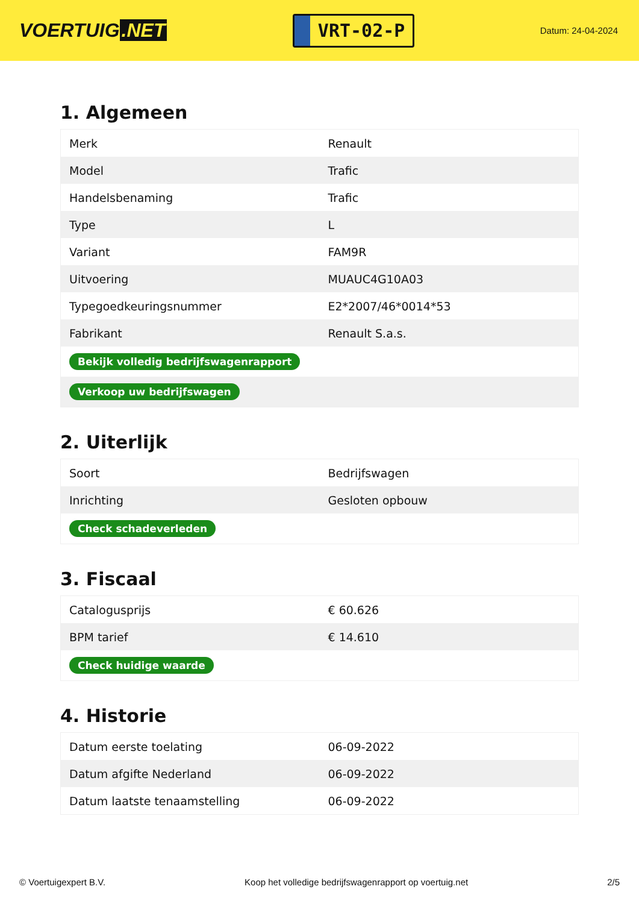VOERTUIG.NET
VRT-02-P
Datum: 24-04-2024
1. Algemeen
| Merk | Renault |
| Model | Trafic |
| Handelsbenaming | Trafic |
| Type | L |
| Variant | FAM9R |
| Uitvoering | MUAUC4G10A03 |
| Typegoedkeuringsnummer | E2*2007/46*0014*53 |
| Fabrikant | Renault S.a.s. |
| Bekijk volledig bedrijfswagenrapport | |
| Verkoop uw bedrijfswagen | |
2. Uiterlijk
| Soort | Bedrijfswagen |
| Inrichting | Gesloten opbouw |
| Check schadeverleden | |
3. Fiscaal
| Catalogusprijs | € 60.626 |
| BPM tarief | € 14.610 |
| Check huidige waarde | |
4. Historie
| Datum eerste toelating | 06-09-2022 |
| Datum afgifte Nederland | 06-09-2022 |
| Datum laatste tenaamstelling | 06-09-2022 |
© Voertuigexpert B.V. Koop het volledige bedrijfswagenrapport op voertuig.net 2/5